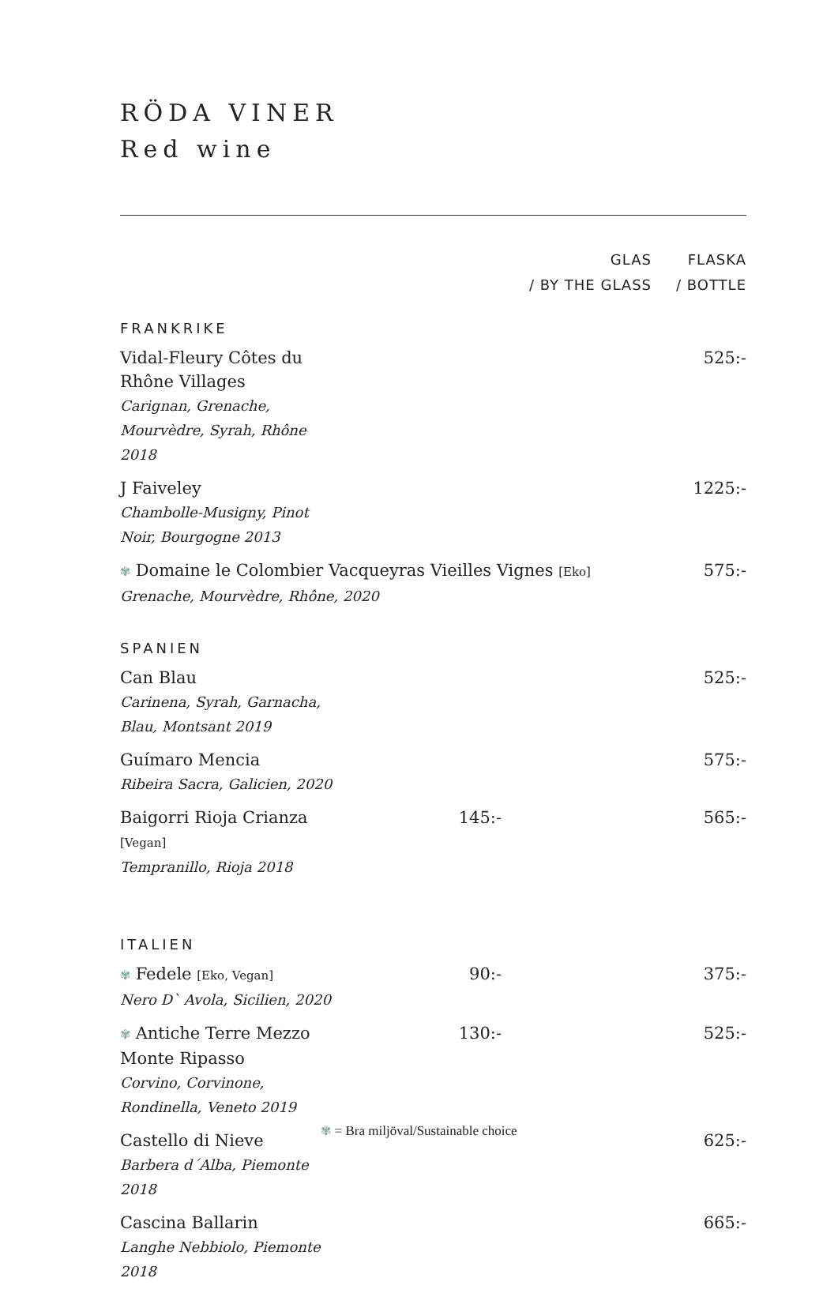RÖDA VINER
Red wine
| | GLAS / BY THE GLASS | FLASKA / BOTTLE |
| --- | --- | --- |
| FRANKRIKE | | |
| Vidal-Fleury Côtes du Rhône Villages Carignan, Grenache, Mourvèdre, Syrah, Rhône 2018 | | 525:- |
| J Faiveley Chambolle-Musigny, Pinot Noir, Bourgogne 2013 | | 1225:- |
| ✾ Domaine le Colombier Vacqueyras Vieilles Vignes [Eko] Grenache, Mourvèdre, Rhône, 2020 | | 575:- |
| SPANIEN | | |
| Can Blau Carinena, Syrah, Garnacha, Blau, Montsant 2019 | | 525:- |
| Guímaro Mencia Ribeira Sacra, Galicien, 2020 | | 575:- |
| Baigorri Rioja Crianza [Vegan] Tempranillo, Rioja 2018 | 145:- | 565:- |
| ITALIEN | | |
| ✾ Fedele [Eko, Vegan] Nero D` Avola, Sicilien, 2020 | 90:- | 375:- |
| ✾ Antiche Terre Mezzo Monte Ripasso Corvino, Corvinone, Rondinella, Veneto 2019 | 130:- | 525:- |
| Castello di Nieve Barbera d´Alba, Piemonte 2018 | | 625:- |
| Cascina Ballarin Langhe Nebbiolo, Piemonte 2018 | | 665:- |
✾ = Bra miljöval/Sustainable choice